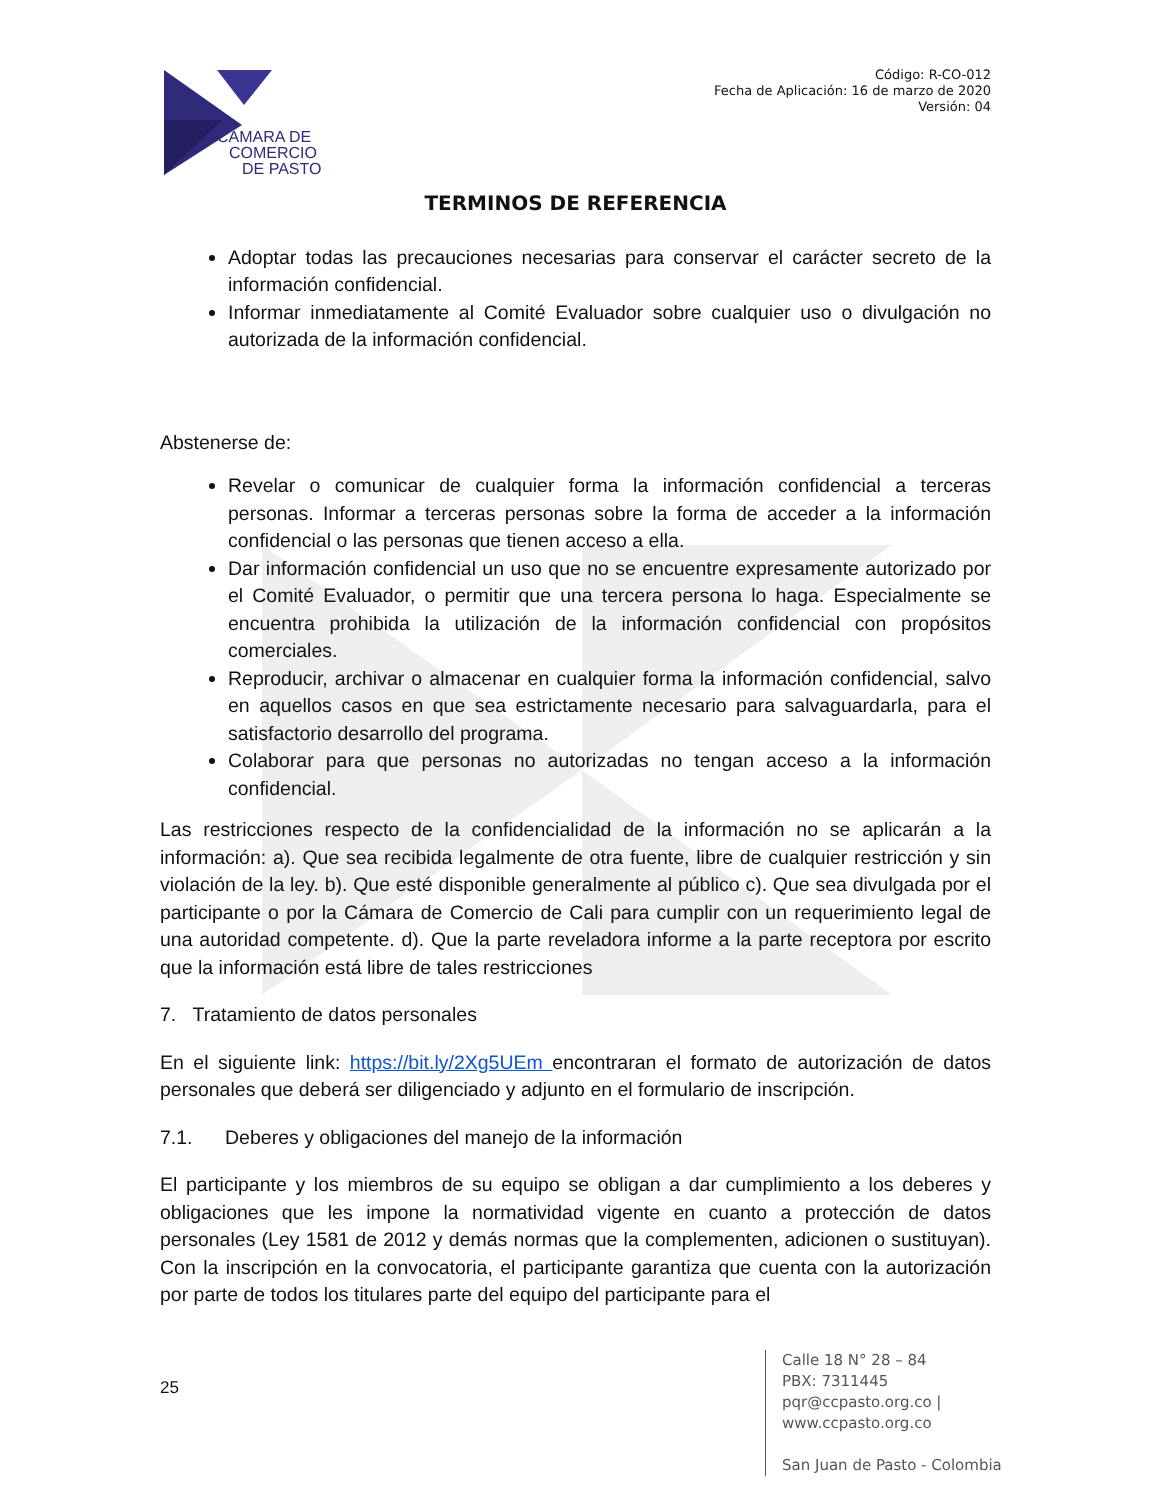CÁMARA DE
COMERCIO
DE PASTO
Código: R-CO-012
Fecha de Aplicación: 16 de marzo de 2020
Versión: 04
TERMINOS DE REFERENCIA
Adoptar todas las precauciones necesarias para conservar el carácter secreto de la información confidencial.
Informar inmediatamente al Comité Evaluador sobre cualquier uso o divulgación no autorizada de la información confidencial.
Abstenerse de:
Revelar o comunicar de cualquier forma la información confidencial a terceras personas. Informar a terceras personas sobre la forma de acceder a la información confidencial o las personas que tienen acceso a ella.
Dar información confidencial un uso que no se encuentre expresamente autorizado por el Comité Evaluador, o permitir que una tercera persona lo haga. Especialmente se encuentra prohibida la utilización de la información confidencial con propósitos comerciales.
Reproducir, archivar o almacenar en cualquier forma la información confidencial, salvo en aquellos casos en que sea estrictamente necesario para salvaguardarla, para el satisfactorio desarrollo del programa.
Colaborar para que personas no autorizadas no tengan acceso a la información confidencial.
Las restricciones respecto de la confidencialidad de la información no se aplicarán a la información: a). Que sea recibida legalmente de otra fuente, libre de cualquier restricción y sin violación de la ley. b). Que esté disponible generalmente al público c). Que sea divulgada por el participante o por la Cámara de Comercio de Cali para cumplir con un requerimiento legal de una autoridad competente. d). Que la parte reveladora informe a la parte receptora por escrito que la información está libre de tales restricciones
7. Tratamiento de datos personales
En el siguiente link: https://bit.ly/2Xg5UEm encontraran el formato de autorización de datos personales que deberá ser diligenciado y adjunto en el formulario de inscripción.
7.1. Deberes y obligaciones del manejo de la información
El participante y los miembros de su equipo se obligan a dar cumplimiento a los deberes y obligaciones que les impone la normatividad vigente en cuanto a protección de datos personales (Ley 1581 de 2012 y demás normas que la complementen, adicionen o sustituyan). Con la inscripción en la convocatoria, el participante garantiza que cuenta con la autorización por parte de todos los titulares parte del equipo del participante para el
25
Calle 18 N° 28 – 84
PBX: 7311445
pqr@ccpasto.org.co | www.ccpasto.org.co
San Juan de Pasto - Colombia